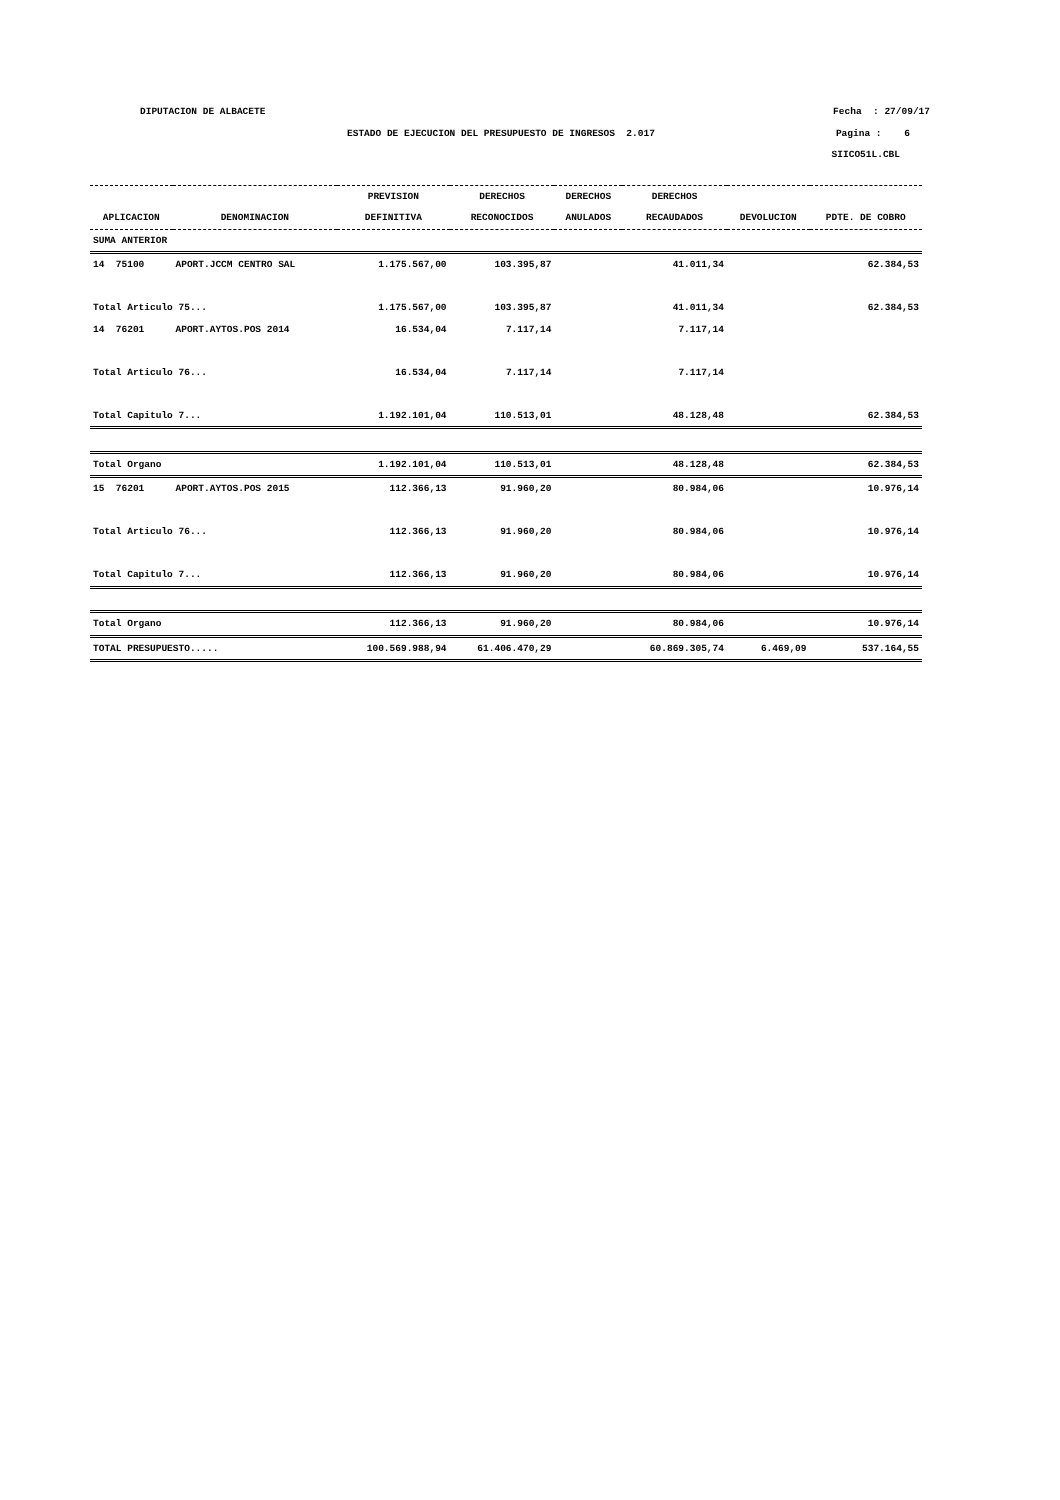DIPUTACION DE ALBACETE Fecha : 27/09/17
ESTADO DE EJECUCION DEL PRESUPUESTO DE INGRESOS 2.017 Pagina : 6
SIICO51L.CBL
| | | PREVISION | DERECHOS | DERECHOS | DERECHOS | | |
| --- | --- | --- | --- | --- | --- | --- | --- |
| APLICACION | DENOMINACION | DEFINITIVA | RECONOCIDOS | ANULADOS | RECAUDADOS | DEVOLUCION | PDTE. DE COBRO |
| SUMA ANTERIOR | | | | | | | |
| 14 75100 | APORT.JCCM CENTRO SAL | 1.175.567,00 | 103.395,87 | | 41.011,34 | | 62.384,53 |
| Total Articulo 75... | | 1.175.567,00 | 103.395,87 | | 41.011,34 | | 62.384,53 |
| 14 76201 | APORT.AYTOS.POS 2014 | 16.534,04 | 7.117,14 | | 7.117,14 | | |
| Total Articulo 76... | | 16.534,04 | 7.117,14 | | 7.117,14 | | |
| Total Capitulo 7... | | 1.192.101,04 | 110.513,01 | | 48.128,48 | | 62.384,53 |
| Total Organo | | 1.192.101,04 | 110.513,01 | | 48.128,48 | | 62.384,53 |
| 15 76201 | APORT.AYTOS.POS 2015 | 112.366,13 | 91.960,20 | | 80.984,06 | | 10.976,14 |
| Total Articulo 76... | | 112.366,13 | 91.960,20 | | 80.984,06 | | 10.976,14 |
| Total Capitulo 7... | | 112.366,13 | 91.960,20 | | 80.984,06 | | 10.976,14 |
| Total Organo | | 112.366,13 | 91.960,20 | | 80.984,06 | | 10.976,14 |
| TOTAL PRESUPUESTO..... | | 100.569.988,94 | 61.406.470,29 | | 60.869.305,74 | 6.469,09 | 537.164,55 |